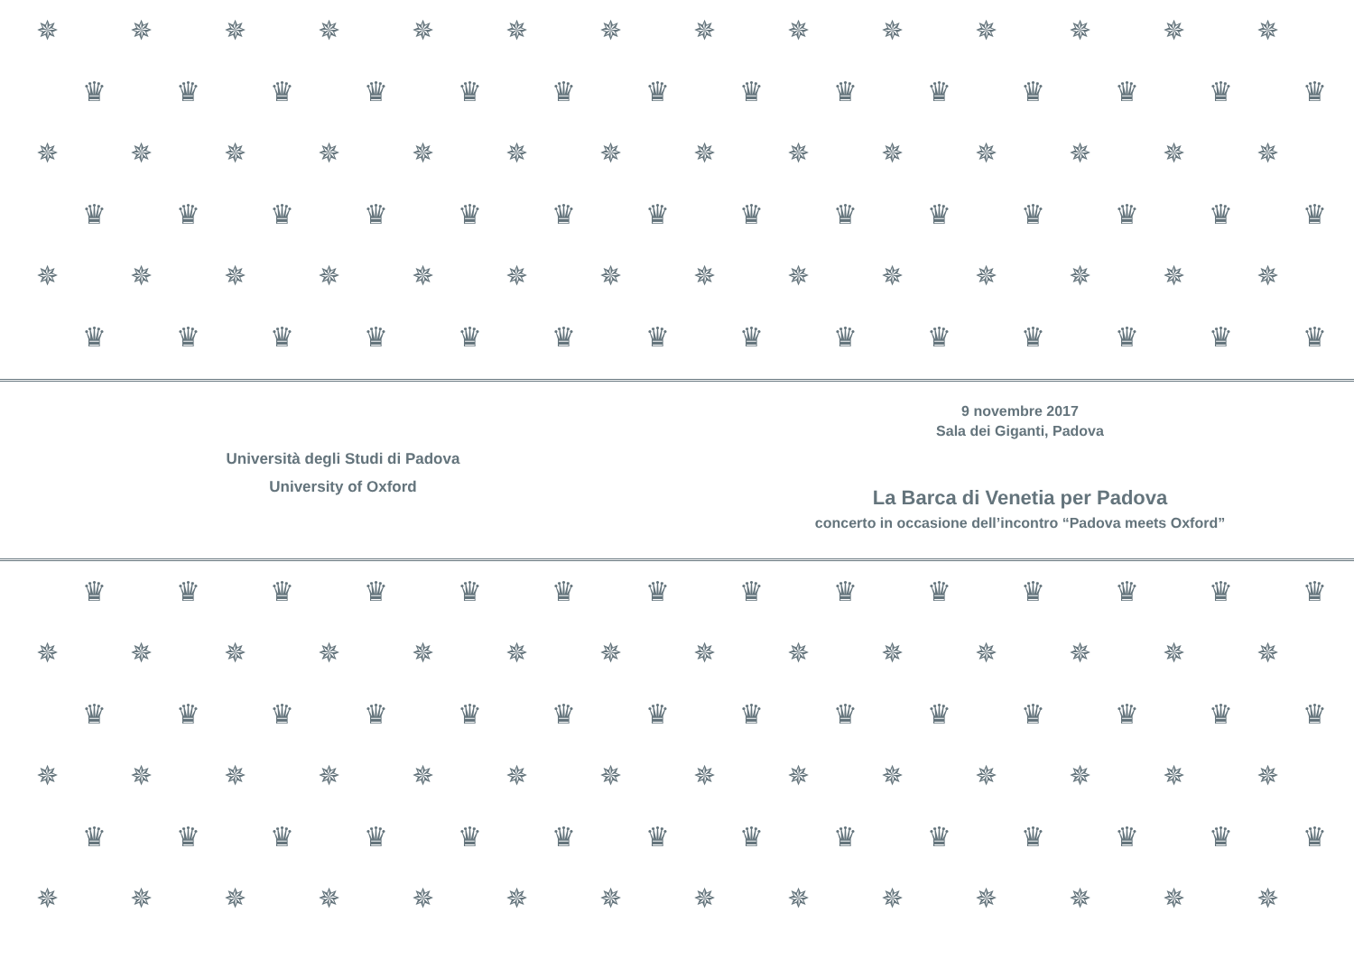✵ ✵ ✵ ✵ ✵ ✵ ✵ ✵ ✵ ✵ ✵ ✵ ✵ ✵
♛ ♛ ♛ ♛ ♛ ♛ ♛ ♛ ♛ ♛ ♛ ♛ ♛ ♛
✵ ✵ ✵ ✵ ✵ ✵ ✵ ✵ ✵ ✵ ✵ ✵ ✵ ✵
♛ ♛ ♛ ♛ ♛ ♛ ♛ ♛ ♛ ♛ ♛ ♛ ♛ ♛
✵ ✵ ✵ ✵ ✵ ✵ ✵ ✵ ✵ ✵ ✵ ✵ ✵ ✵
♛ ♛ ♛ ♛ ♛ ♛ ♛ ♛ ♛ ♛ ♛ ♛ ♛ ♛
Università degli Studi di Padova
University of Oxford
9 novembre 2017
Sala dei Giganti, Padova
La Barca di Venetia per Padova
concerto in occasione dell’incontro “Padova meets Oxford”
♛ ♛ ♛ ♛ ♛ ♛ ♛ ♛ ♛ ♛ ♛ ♛ ♛ ♛
✵ ✵ ✵ ✵ ✵ ✵ ✵ ✵ ✵ ✵ ✵ ✵ ✵ ✵
♛ ♛ ♛ ♛ ♛ ♛ ♛ ♛ ♛ ♛ ♛ ♛ ♛ ♛
✵ ✵ ✵ ✵ ✵ ✵ ✵ ✵ ✵ ✵ ✵ ✵ ✵ ✵
♛ ♛ ♛ ♛ ♛ ♛ ♛ ♛ ♛ ♛ ♛ ♛ ♛ ♛
✵ ✵ ✵ ✵ ✵ ✵ ✵ ✵ ✵ ✵ ✵ ✵ ✵ ✵